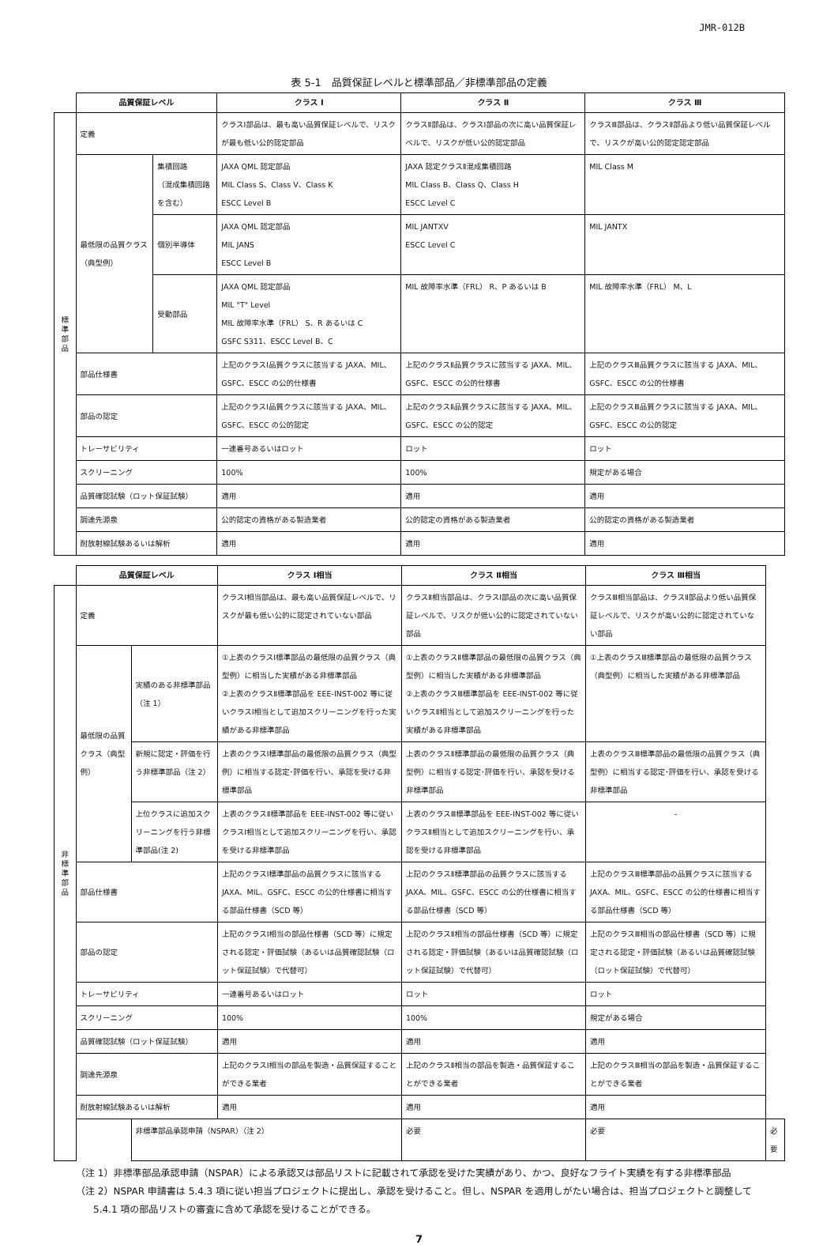JMR-012B
表 5-1　品質保証レベルと標準部品／非標準部品の定義
| | 品質保証レベル | | クラス Ⅰ | クラス Ⅱ | クラス Ⅲ |
| 標 準 部 品 | 定義 | | クラスⅠ部品は、最も高い品質保証レベルで、リスクが最も低い公的認定部品 | クラスⅡ部品は、クラスⅠ部品の次に高い品質保証レベルで、リスクが低い公的認定部品 | クラスⅢ部品は、クラスⅡ部品より低い品質保証レベルで、リスクが高い公的認定認定部品 |
| | 最低限の品質クラス（典型例） | 集積回路 （混成集積回路を含む） | JAXA QML 認定部品 MIL Class S、Class V、Class K ESCC Level B | JAXA 認定クラスⅡ混成集積回路 MIL Class B、Class Q、Class H ESCC Level C | MIL Class M |
| | | 個別半導体 | JAXA QML 認定部品 MIL JANS ESCC Level B | MIL JANTXV ESCC Level C | MIL JANTX |
| | | 受動部品 | JAXA QML 認定部品 MIL "T" Level MIL 故障率水準（FRL） S、R あるいは C GSFC S311、ESCC Level B、C | MIL 故障率水準（FRL） R、P あるいは B | MIL 故障率水準（FRL） M、L |
| | 部品仕様書 | | 上記のクラスⅠ品質クラスに該当する JAXA、MIL、GSFC、ESCC の公的仕様書 | 上記のクラスⅡ品質クラスに該当する JAXA、MIL、GSFC、ESCC の公的仕様書 | 上記のクラスⅢ品質クラスに該当する JAXA、MIL、GSFC、ESCC の公的仕様書 |
| | 部品の認定 | | 上記のクラスⅠ品質クラスに該当する JAXA、MIL、GSFC、ESCC の公的認定 | 上記のクラスⅡ品質クラスに該当する JAXA、MIL、GSFC、ESCC の公的認定 | 上記のクラスⅢ品質クラスに該当する JAXA、MIL、GSFC、ESCC の公的認定 |
| | トレーサビリティ | | 一連番号あるいはロット | ロット | ロット |
| | スクリーニング | | 100% | 100% | 規定がある場合 |
| | 品質確認試験（ロット保証試験） | | 適用 | 適用 | 適用 |
| | 調達先源泉 | | 公的認定の資格がある製造業者 | 公的認定の資格がある製造業者 | 公的認定の資格がある製造業者 |
| | 耐放射線試験あるいは解析 | | 適用 | 適用 | 適用 |
| | 品質保証レベル | | クラス Ⅰ相当 | クラス Ⅱ相当 | クラス Ⅲ相当 | |
| 非 標 準 部 品 | 定義 | | クラスⅠ相当部品は、最も高い品質保証レベルで、リスクが最も低い公的に認定されていない部品 | クラスⅡ相当部品は、クラスⅠ部品の次に高い品質保証レベルで、リスクが低い公的に認定されていない部品 | クラスⅢ相当部品は、クラスⅡ部品より低い品質保証レベルで、リスクが高い公的に認定されていない部品 | |
| | 最低限の品質クラス（典型例） | 実績のある非標準部品（注 1） | ①上表のクラスⅠ標準部品の最低限の品質クラス（典型例）に相当した実績がある非標準部品 ②上表のクラスⅡ標準部品を EEE-INST-002 等に従いクラスⅠ相当として追加スクリーニングを行った実績がある非標準部品 | ①上表のクラスⅡ標準部品の最低限の品質クラス（典型例）に相当した実績がある非標準部品 ②上表のクラスⅢ標準部品を EEE-INST-002 等に従いクラスⅡ相当として追加スクリーニングを行った実績がある非標準部品 | ①上表のクラスⅢ標準部品の最低限の品質クラス（典型例）に相当した実績がある非標準部品 | |
| | | 新規に認定・評価を行う非標準部品（注 2） | 上表のクラスⅠ標準部品の最低限の品質クラス（典型例）に相当する認定･評価を行い、承認を受ける非標準部品 | 上表のクラスⅡ標準部品の最低限の品質クラス（典型例）に相当する認定･評価を行い、承認を受ける非標準部品 | 上表のクラスⅢ標準部品の最低限の品質クラス（典型例）に相当する認定･評価を行い、承認を受ける非標準部品 | |
| | | 上位クラスに追加スクリーニングを行う非標準部品(注 2) | 上表のクラスⅡ標準部品を EEE-INST-002 等に従いクラスⅠ相当として追加スクリーニングを行い、承認を受ける非標準部品 | 上表のクラスⅢ標準部品を EEE-INST-002 等に従いクラスⅡ相当として追加スクリーニングを行い、承認を受ける非標準部品 | - | |
| | 部品仕様書 | | 上記のクラスⅠ標準部品の品質クラスに該当する JAXA、MIL、GSFC、ESCC の公的仕様書に相当する部品仕様書（SCD 等） | 上記のクラスⅡ標準部品の品質クラスに該当する JAXA、MIL、GSFC、ESCC の公的仕様書に相当する部品仕様書（SCD 等） | 上記のクラスⅢ標準部品の品質クラスに該当する JAXA、MIL、GSFC、ESCC の公的仕様書に相当する部品仕様書（SCD 等） | |
| | 部品の認定 | | 上記のクラスⅠ相当の部品仕様書（SCD 等）に規定される認定・評価試験（あるいは品質確認試験（ロット保証試験）で代替可） | 上記のクラスⅡ相当の部品仕様書（SCD 等）に規定される認定・評価試験（あるいは品質確認試験（ロット保証試験）で代替可） | 上記のクラスⅢ相当の部品仕様書（SCD 等）に規定される認定・評価試験（あるいは品質確認試験（ロット保証試験）で代替可） | |
| | トレーサビリティ | | 一連番号あるいはロット | ロット | ロット | |
| | スクリーニング | | 100% | 100% | 規定がある場合 | |
| | 品質確認試験（ロット保証試験） | | 適用 | 適用 | 適用 | |
| | 調達先源泉 | | 上記のクラスⅠ相当の部品を製造・品質保証することができる業者 | 上記のクラスⅡ相当の部品を製造・品質保証することができる業者 | 上記のクラスⅢ相当の部品を製造・品質保証することができる業者 | |
| | 耐放射線試験あるいは解析 | | 適用 | 適用 | 適用 | |
| | | 非標準部品承認申請（NSPAR）（注 2） | | 必要 | 必要 | 必要 |
（注 1）非標準部品承認申請（NSPAR）による承認又は部品リストに記載されて承認を受けた実績があり、かつ、良好なフライト実績を有する非標準部品
（注 2）NSPAR 申請書は 5.4.3 項に従い担当プロジェクトに提出し、承認を受けること。但し、NSPAR を適用しがたい場合は、担当プロジェクトと調整して 5.4.1 項の部品リストの審査に含めて承認を受けることができる。
7